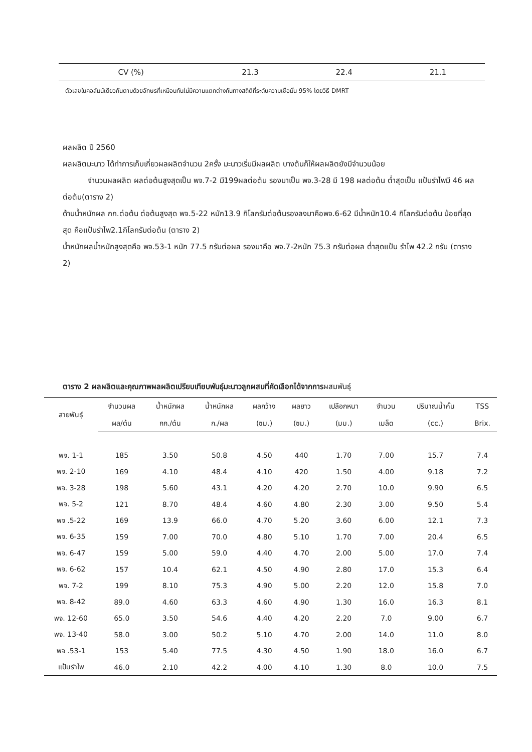| CV (%) | 21.3 | 22.4 | 21.1 |
ตัวเลขในคอลัมน์เดียวกันตามด้วยอักษรที่เหมือนกันไม่มีความแตกต่างกันทางสถิติที่ระดับความเชื่อมั่น 95% โดยวิธี DMRT
ผลผลิต ปี 2560
ผลผลิตมะนาว ได้ทำการเก็บเกี่ยวผลผลิตจำนวน 2ครั้ง มะนาวเริ่มมีผลผลิต บางต้นก็ให้ผลผลิตยังมีจำนวนน้อย
จำนวนผลผลิต ผลต่อต้นสูงสุดเป็น พจ.7-2 มี199ผลต่อต้น รองมาเป็น พจ.3-28 มี 198 ผลต่อต้น ต่ำสุดเป็น แป้นรำไพมี 46 ผลต่อต้น(ตาราง 2)
ด้านน้ำหนักผล กก.ต่อต้น ต่อต้นสูงสุด พจ.5-22 หนัก13.9 กิโลกรัมต่อต้นรองลงมาคือพจ.6-62 มีน้ำหนัก10.4 กิโลกรัมต่อต้น น้อยที่สุดสุด คือแป้นรำไพ2.1กิโลกรัมต่อต้น (ตาราง 2)
น้ำหนักผลน้ำหนักสูงสุดคือ พจ.53-1 หนัก 77.5 กรัมต่อผล รองมาคือ พจ.7-2หนัก 75.3 กรัมต่อผล ต่ำสุดแป้น รำไพ 42.2 กรัม (ตาราง 2)
ตาราง 2 ผลผลิตและคุณภาพผลผลิตเปรียบเทียบพันธุ์มะนาวลูกผสมที่คัดเลือกได้จากการผสมพันธุ์
| สายพันธุ์ | จำนวนผล | น้ำหนักผล | น้ำหนักผล | ผลกว้าง | ผลยาว | เปลือกหนา | จำนวน | ปริมาณน้ำคั้น | TSS |
| --- | --- | --- | --- | --- | --- | --- | --- | --- | --- |
| | ผล/ต้น | กก./ต้น | ก./ผล | (ซม.) | (ซม.) | (มม.) | เมล็ด | (cc.) | Brix. |
| พจ. 1-1 | 185 | 3.50 | 50.8 | 4.50 | 440 | 1.70 | 7.00 | 15.7 | 7.4 |
| พจ. 2-10 | 169 | 4.10 | 48.4 | 4.10 | 420 | 1.50 | 4.00 | 9.18 | 7.2 |
| พจ. 3-28 | 198 | 5.60 | 43.1 | 4.20 | 4.20 | 2.70 | 10.0 | 9.90 | 6.5 |
| พจ. 5-2 | 121 | 8.70 | 48.4 | 4.60 | 4.80 | 2.30 | 3.00 | 9.50 | 5.4 |
| พจ .5-22 | 169 | 13.9 | 66.0 | 4.70 | 5.20 | 3.60 | 6.00 | 12.1 | 7.3 |
| พจ. 6-35 | 159 | 7.00 | 70.0 | 4.80 | 5.10 | 1.70 | 7.00 | 20.4 | 6.5 |
| พจ. 6-47 | 159 | 5.00 | 59.0 | 4.40 | 4.70 | 2.00 | 5.00 | 17.0 | 7.4 |
| พจ. 6-62 | 157 | 10.4 | 62.1 | 4.50 | 4.90 | 2.80 | 17.0 | 15.3 | 6.4 |
| พจ. 7-2 | 199 | 8.10 | 75.3 | 4.90 | 5.00 | 2.20 | 12.0 | 15.8 | 7.0 |
| พจ. 8-42 | 89.0 | 4.60 | 63.3 | 4.60 | 4.90 | 1.30 | 16.0 | 16.3 | 8.1 |
| พจ. 12-60 | 65.0 | 3.50 | 54.6 | 4.40 | 4.20 | 2.20 | 7.0 | 9.00 | 6.7 |
| พจ. 13-40 | 58.0 | 3.00 | 50.2 | 5.10 | 4.70 | 2.00 | 14.0 | 11.0 | 8.0 |
| พจ .53-1 | 153 | 5.40 | 77.5 | 4.30 | 4.50 | 1.90 | 18.0 | 16.0 | 6.7 |
| แป้นรำไพ | 46.0 | 2.10 | 42.2 | 4.00 | 4.10 | 1.30 | 8.0 | 10.0 | 7.5 |